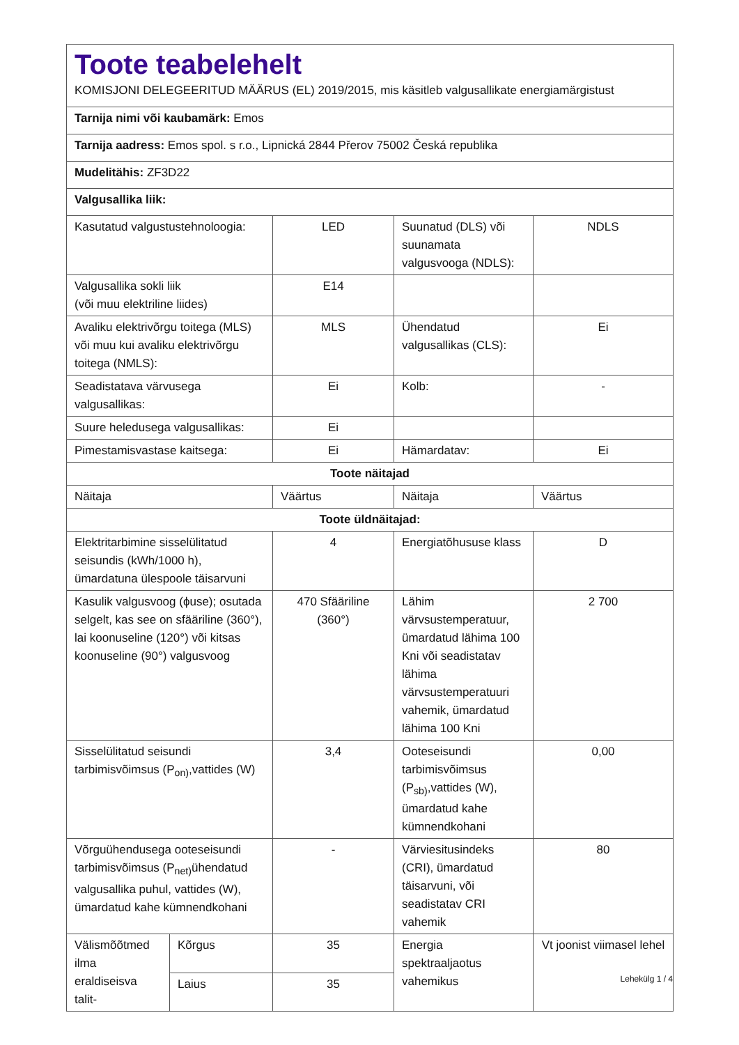| Toote teabelehelt KOMISJONI DELEGEERITUD MÄÄRUS (EL) 2019/2015, mis käsitleb valgusallikate energiamärgistust | | | | |
| Tarnija nimi või kaubamärk: Emos | | | | |
| Tarnija aadress: Emos spol. s r.o., Lipnická 2844 Přerov 75002 Česká republika | | | | |
| Mudelitähis: ZF3D22 | | | | |
| Valgusallika liik: | | | | |
| Kasutatud valgustustehnoloogia: | | LED | Suunatud (DLS) või suunamata valgusvooga (NDLS): | NDLS |
| Valgusallika sokli liik (või muu elektriline liides) | | E14 | | |
| Avaliku elektrivõrgu toitega (MLS) või muu kui avaliku elektrivõrgu toitega (NMLS): | | MLS | Ühendatud valgusallikas (CLS): | Ei |
| Seadistatava värvusega valgusallikas: | | Ei | Kolb: | - |
| Suure heledusega valgusallikas: | | Ei | | |
| Pimestamisvastase kaitsega: | | Ei | Hämardatav: | Ei |
| Toote näitajad | | | | |
| Näitaja | | Väärtus | Näitaja | Väärtus |
| Toote üldnäitajad: | | | | |
| Elektritarbimine sisselülitatud seisundis (kWh/1000 h), ümardatuna ülespoole täisarvuni | | 4 | Energiatõhususe klass | D |
| Kasulik valgusvoog (ϕuse); osutada selgelt, kas see on sfääriline (360°), lai koonuseline (120°) või kitsas koonuseline (90°) valgusvoog | | 470 Sfääriline (360°) | Lähim värvsustemperatuur, ümardatud lähima 100 Kni või seadistatav lähima värvsustemperatuuri vahemik, ümardatud lähima 100 Kni | 2 700 |
| Sisselülitatud seisundi tarbimisvõimsus (P<sub>on)</sub>,vattides (W) | | 3,4 | Ooteseisundi tarbimisvõimsus (P<sub>sb)</sub>,vattides (W), ümardatud kahe kümnendkohani | 0,00 |
| Võrguühendusega ooteseisundi tarbimisvõimsus (P<sub>net)</sub>ühendatud valgusallika puhul, vattides (W), ümardatud kahe kümnendkohani | | - | Värviesitusindeks (CRI), ümardatud täisarvuni, või seadistatav CRI vahemik | 80 |
| Välismõõtmed ilma eraldiseisva talit- | Kõrgus | 35 | Energia spektraaljaotus vahemikus | Vt joonist viimasel lehel |
| | Laius | 35 | | |
Lehekülg 1 / 4